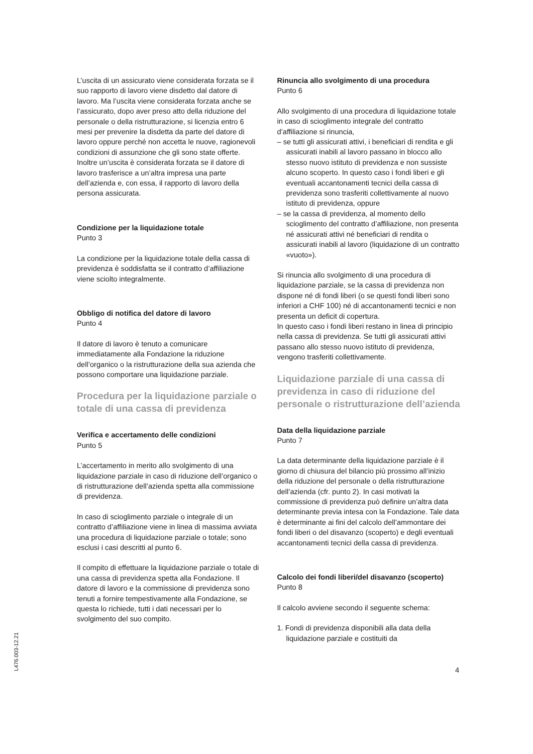L’uscita di un assicurato viene considerata forzata se il suo rapporto di lavoro viene disdetto dal datore di lavoro. Ma l’uscita viene considerata forzata anche se l’assicurato, dopo aver preso atto della riduzione del personale o della ristrutturazione, si licenzia entro 6 mesi per prevenire la disdetta da parte del datore di lavoro oppure perché non accetta le nuove, ragionevoli condizioni di assunzione che gli sono state offerte.
Inoltre un’uscita è considerata forzata se il datore di lavoro trasferisce a un’altra impresa una parte dell’azienda e, con essa, il rapporto di lavoro della persona assicurata.
Condizione per la liquidazione totale
Punto 3
La condizione per la liquidazione totale della cassa di previdenza è soddisfatta se il contratto d’affiliazione viene sciolto integralmente.
Obbligo di notifica del datore di lavoro
Punto 4
Il datore di lavoro è tenuto a comunicare immediatamente alla Fondazione la riduzione dell’organico o la ristrutturazione della sua azienda che possono comportare una liquidazione parziale.
Procedura per la liquidazione parziale o totale di una cassa di previdenza
Verifica e accertamento delle condizioni
Punto 5
L’accertamento in merito allo svolgimento di una liquidazione parziale in caso di riduzione dell’organico o di ristrutturazione dell’azienda spetta alla commissione di previdenza.
In caso di scioglimento parziale o integrale di un contratto d’affiliazione viene in linea di massima avviata una procedura di liquidazione parziale o totale; sono esclusi i casi descritti al punto 6.
Il compito di effettuare la liquidazione parziale o totale di una cassa di previdenza spetta alla Fondazione. Il datore di lavoro e la commissione di previdenza sono tenuti a fornire tempestivamente alla Fondazione, se questa lo richiede, tutti i dati necessari per lo svolgimento del suo compito.
Rinuncia allo svolgimento di una procedura
Punto 6
Allo svolgimento di una procedura di liquidazione totale in caso di scioglimento integrale del contratto d’affiliazione si rinuncia,
– se tutti gli assicurati attivi, i beneficiari di rendita e gli assicurati inabili al lavoro passano in blocco allo stesso nuovo istituto di previdenza e non sussiste alcuno scoperto. In questo caso i fondi liberi e gli eventuali accantonamenti tecnici della cassa di previdenza sono trasferiti collettivamente al nuovo istituto di previdenza, oppure
– se la cassa di previdenza, al momento dello scioglimento del contratto d’affiliazione, non presenta né assicurati attivi né beneficiari di rendita o assicurati inabili al lavoro (liquidazione di un contratto «vuoto»).
Si rinuncia allo svolgimento di una procedura di liquidazione parziale, se la cassa di previdenza non dispone né di fondi liberi (o se questi fondi liberi sono inferiori a CHF 100) né di accantonamenti tecnici e non presenta un deficit di copertura.
In questo caso i fondi liberi restano in linea di principio nella cassa di previdenza. Se tutti gli assicurati attivi passano allo stesso nuovo istituto di previdenza, vengono trasferiti collettivamente.
Liquidazione parziale di una cassa di previdenza in caso di riduzione del personale o ristrutturazione dell’azienda
Data della liquidazione parziale
Punto 7
La data determinante della liquidazione parziale è il giorno di chiusura del bilancio più prossimo all’inizio della riduzione del personale o della ristrutturazione dell’azienda (cfr. punto 2). In casi motivati la commissione di previdenza può definire un’altra data determinante previa intesa con la Fondazione. Tale data è determinante ai fini del calcolo dell’ammontare dei fondi liberi o del disavanzo (scoperto) e degli eventuali accantonamenti tecnici della cassa di previdenza.
Calcolo dei fondi liberi/del disavanzo (scoperto)
Punto 8
Il calcolo avviene secondo il seguente schema:
1. Fondi di previdenza disponibili alla data della liquidazione parziale e costituiti da
L476.003-12.21
4